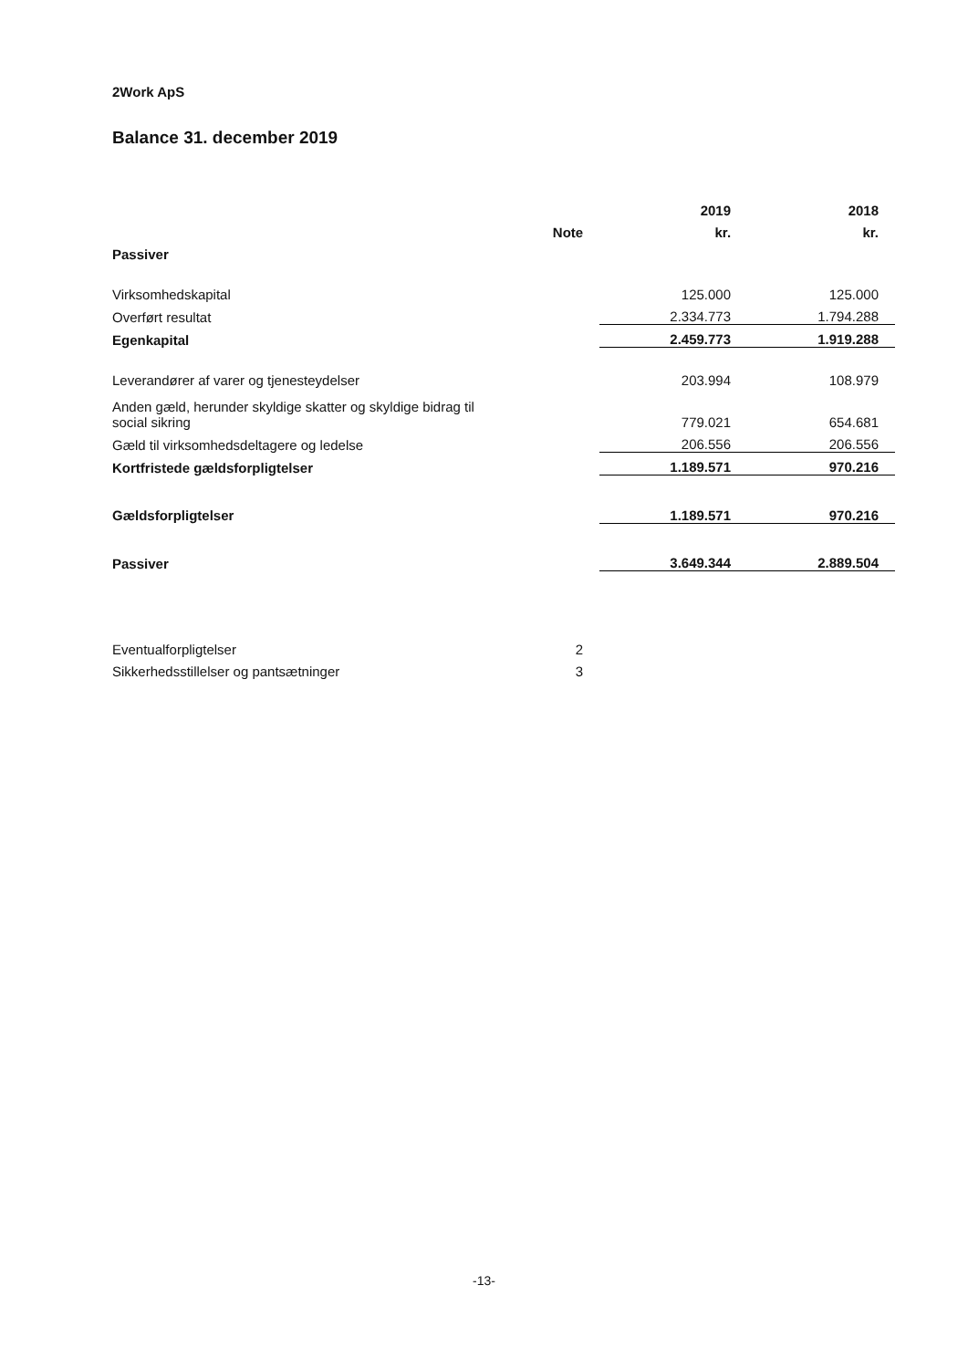2Work ApS
Balance 31. december 2019
| | | 2019 | 2018 |
| --- | --- | --- | --- |
| | Note | kr. | kr. |
| Passiver | | | |
| Virksomhedskapital | | 125.000 | 125.000 |
| Overført resultat | | 2.334.773 | 1.794.288 |
| Egenkapital | | 2.459.773 | 1.919.288 |
| Leverandører af varer og tjenesteydelser | | 203.994 | 108.979 |
| Anden gæld, herunder skyldige skatter og skyldige bidrag til social sikring | | 779.021 | 654.681 |
| Gæld til virksomhedsdeltagere og ledelse | | 206.556 | 206.556 |
| Kortfristede gældsforpligtelser | | 1.189.571 | 970.216 |
| Gældsforpligtelser | | 1.189.571 | 970.216 |
| Passiver | | 3.649.344 | 2.889.504 |
| Eventualforpligtelser | 2 | | |
| Sikkerhedsstillelser og pantsætninger | 3 | | |
-13-